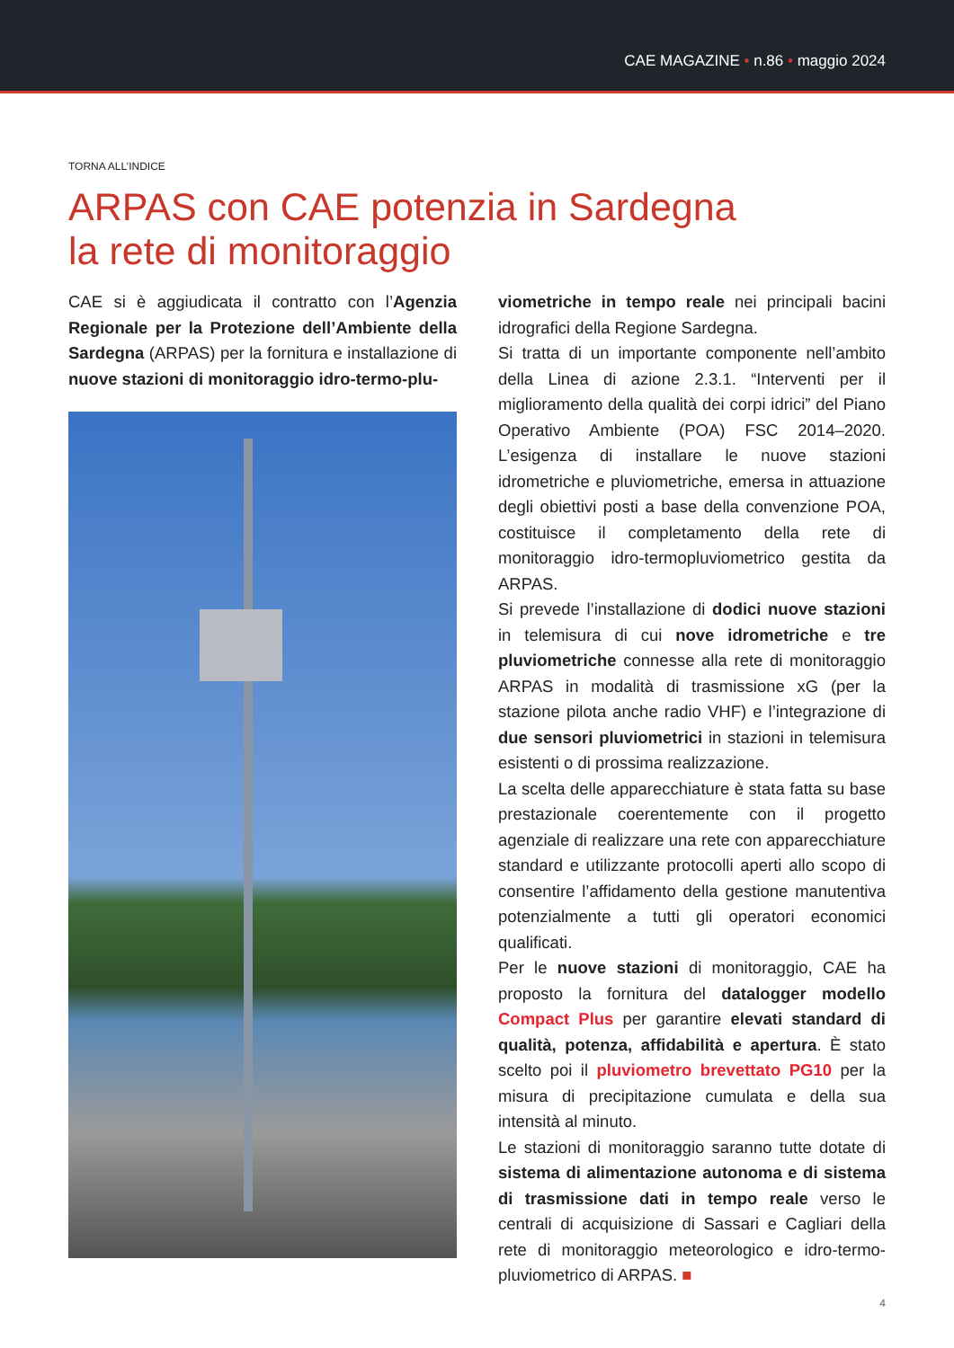CAE MAGAZINE • n.86 • maggio 2024
TORNA ALL’INDICE
ARPAS con CAE potenzia in Sardegna
la rete di monitoraggio
CAE si è aggiudicata il contratto con l’Agenzia Regionale per la Protezione dell’Ambiente della Sardegna (ARPAS) per la fornitura e installazione di nuove stazioni di monitoraggio idro-termo-plu-
viometriche in tempo reale nei principali bacini idrografici della Regione Sardegna.
Si tratta di un importante componente nell’ambito della Linea di azione 2.3.1. “Interventi per il miglioramento della qualità dei corpi idrici” del Piano Operativo Ambiente (POA) FSC 2014–2020. L’esigenza di installare le nuove stazioni idrometriche e pluviometriche, emersa in attuazione degli obiettivi posti a base della convenzione POA, costituisce il completamento della rete di monitoraggio idro-termopluviometrico gestita da ARPAS.
Si prevede l’installazione di dodici nuove stazioni in telemisura di cui nove idrometriche e tre pluviometriche connesse alla rete di monitoraggio ARPAS in modalità di trasmissione xG (per la stazione pilota anche radio VHF) e l’integrazione di due sensori pluviometrici in stazioni in telemisura esistenti o di prossima realizzazione.
La scelta delle apparecchiature è stata fatta su base prestazionale coerentemente con il progetto agenziale di realizzare una rete con apparecchiature standard e utilizzante protocolli aperti allo scopo di consentire l’affidamento della gestione manutentiva potenzialmente a tutti gli operatori economici qualificati.
Per le nuove stazioni di monitoraggio, CAE ha proposto la fornitura del datalogger modello Compact Plus per garantire elevati standard di qualità, potenza, affidabilità e apertura. È stato scelto poi il pluviometro brevettato PG10 per la misura di precipitazione cumulata e della sua intensità al minuto.
Le stazioni di monitoraggio saranno tutte dotate di sistema di alimentazione autonoma e di sistema di trasmissione dati in tempo reale verso le centrali di acquisizione di Sassari e Cagliari della rete di monitoraggio meteorologico e idro-termo-pluviometrico di ARPAS. ■
4